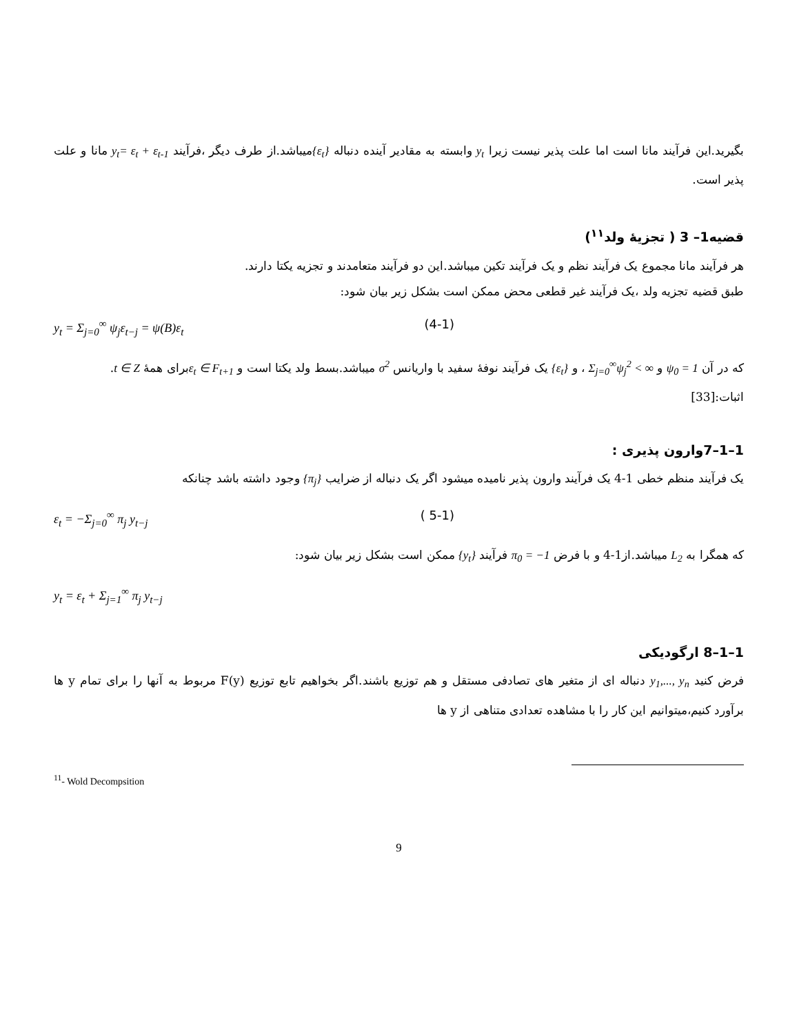بگیرید.این فرآیند مانا است اما علت پذیر نیست زیرا y<sub>t</sub> وابسته به مقادیر آینده دنباله {ε<sub>t</sub>}میباشد.از طرف دیگر ،فرآیند y<sub>t</sub>= ε<sub>t</sub> + ε<sub>t-1</sub> مانا و علت پذیر است.
قضیه1– 3 ( تجزیهٔ ولد<sup>۱۱</sup>)
هر فرآیند مانا مجموع یک فرآیند نظم و یک فرآیند تکین میباشد.این دو فرآیند متعامدند و تجزیه یکتا دارند.
طبق قضیه تجزیه ولد ،یک فرآیند غیر قطعی محض ممکن است بشکل زیر بیان شود:
y<sub>t</sub> = Σ<sub>j=0</sub><sup>∞</sup> ψ<sub>j</sub>ε<sub>t−j</sub> = ψ(B)ε<sub>t</sub> (4-1)
که در آن ψ<sub>0</sub> = 1 و Σ<sub>j=0</sub><sup>∞</sup>ψ<sub>j</sub><sup>2</sup> < ∞ ، و {ε<sub>t</sub>} یک فرآیند نوفهٔ سفید با واریانس σ<sup>2</sup> میباشد.بسط ولد یکتا است و ε<sub>t</sub> ∈ F<sub>t+1</sub>برای همهٔ t ∈ Z.
اثبات:[33]
1–1–7وارون پذیری :
یک فرآیند منظم خطی 1-4 یک فرآیند وارون پذیر نامیده میشود اگر یک دنباله از ضرایب {π<sub>j</sub>} وجود داشته باشد چنانکه
ε<sub>t</sub> = −Σ<sub>j=0</sub><sup>∞</sup> π<sub>j</sub> y<sub>t−j</sub> ( 5-1)
که همگرا به L<sub>2</sub> میباشد.از1-4 و با فرض π<sub>0</sub> = −1 فرآیند {y<sub>t</sub>} ممکن است بشکل زیر بیان شود:
y<sub>t</sub> = ε<sub>t</sub> + Σ<sub>j=1</sub><sup>∞</sup> π<sub>j</sub> y<sub>t−j</sub>
1–1–8 ارگودیکی
فرض کنید y<sub>1</sub>,..., y<sub>n</sub> دنباله ای از متغیر های تصادفی مستقل و هم توزیع باشند.اگر بخواهیم تابع توزیع F(y) مربوط به آنها را برای تمام y ها برآورد کنیم،میتوانیم این کار را با مشاهده تعدادی متناهی از y ها
<sup>11</sup>- Wold Decompsition
9